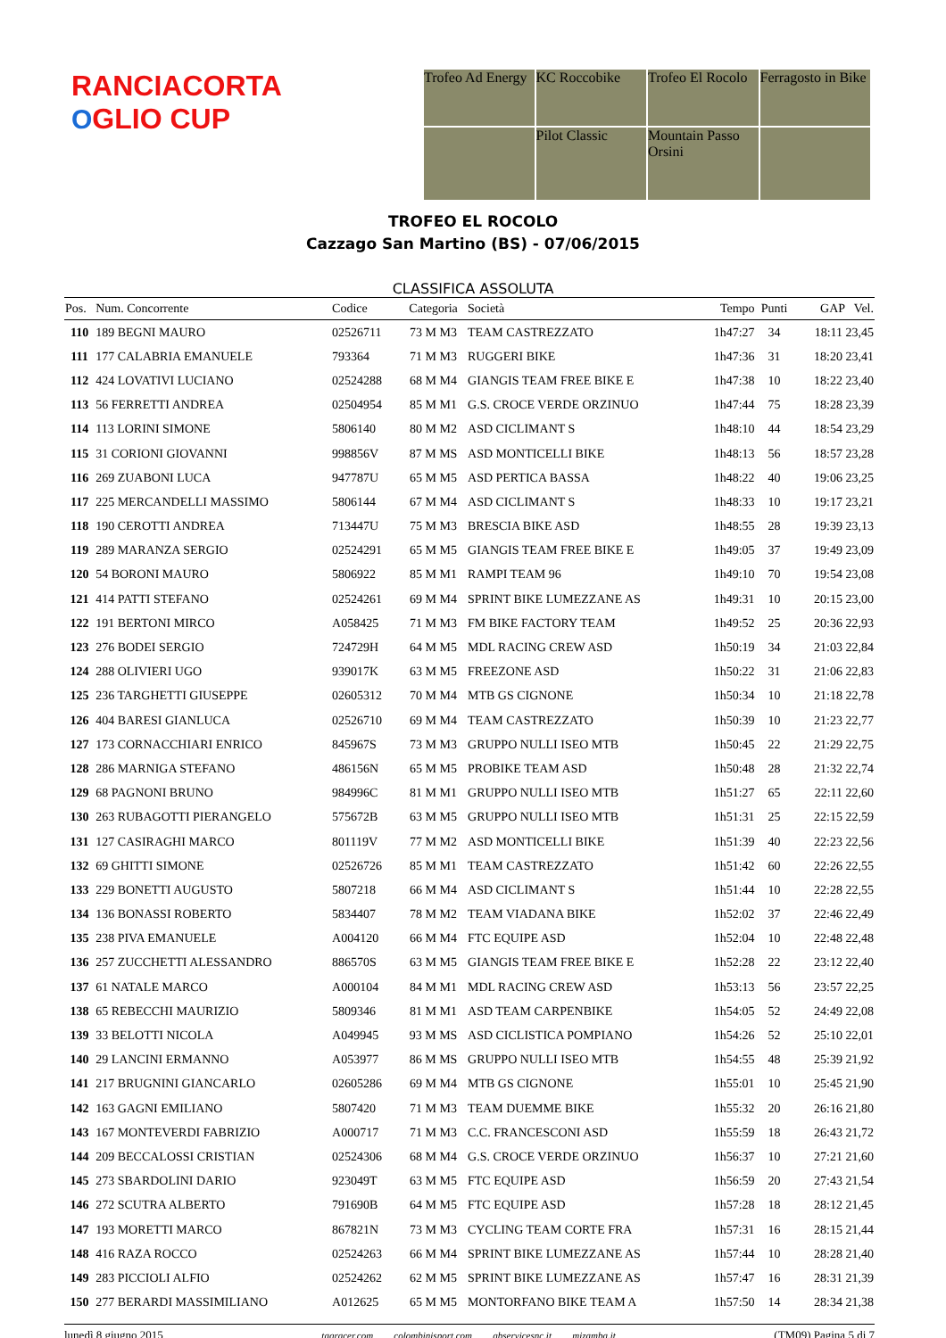RANCIACORTA
OGLIO CUP
Trofeo Ad Energy
KC Roccobike
Trofeo El Rocolo
Ferragosto in Bike
Pilot Classic
Mountain Passo Orsini
TROFEO EL ROCOLO
Cazzago San Martino (BS) - 07/06/2015
CLASSIFICA ASSOLUTA
| Pos. | Num. Concorrente | Codice | Categoria | Società | Tempo | Punti | GAP Vel. |
| --- | --- | --- | --- | --- | --- | --- | --- |
| 110 | 189 BEGNI MAURO | 02526711 | 73 M M3 | TEAM CASTREZZATO | 1h47:27 | 34 | 18:11 23,45 |
| 111 | 177 CALABRIA EMANUELE | 793364 | 71 M M3 | RUGGERI BIKE | 1h47:36 | 31 | 18:20 23,41 |
| 112 | 424 LOVATIVI LUCIANO | 02524288 | 68 M M4 | GIANGIS TEAM FREE BIKE E | 1h47:38 | 10 | 18:22 23,40 |
| 113 | 56 FERRETTI ANDREA | 02504954 | 85 M M1 | G.S. CROCE VERDE ORZINUO | 1h47:44 | 75 | 18:28 23,39 |
| 114 | 113 LORINI SIMONE | 5806140 | 80 M M2 | ASD CICLIMANT S | 1h48:10 | 44 | 18:54 23,29 |
| 115 | 31 CORIONI GIOVANNI | 998856V | 87 M MS | ASD MONTICELLI BIKE | 1h48:13 | 56 | 18:57 23,28 |
| 116 | 269 ZUABONI LUCA | 947787U | 65 M M5 | ASD PERTICA BASSA | 1h48:22 | 40 | 19:06 23,25 |
| 117 | 225 MERCANDELLI MASSIMO | 5806144 | 67 M M4 | ASD CICLIMANT S | 1h48:33 | 10 | 19:17 23,21 |
| 118 | 190 CEROTTI ANDREA | 713447U | 75 M M3 | BRESCIA BIKE ASD | 1h48:55 | 28 | 19:39 23,13 |
| 119 | 289 MARANZA SERGIO | 02524291 | 65 M M5 | GIANGIS TEAM FREE BIKE E | 1h49:05 | 37 | 19:49 23,09 |
| 120 | 54 BORONI MAURO | 5806922 | 85 M M1 | RAMPI TEAM 96 | 1h49:10 | 70 | 19:54 23,08 |
| 121 | 414 PATTI STEFANO | 02524261 | 69 M M4 | SPRINT BIKE LUMEZZANE AS | 1h49:31 | 10 | 20:15 23,00 |
| 122 | 191 BERTONI MIRCO | A058425 | 71 M M3 | FM BIKE FACTORY TEAM | 1h49:52 | 25 | 20:36 22,93 |
| 123 | 276 BODEI SERGIO | 724729H | 64 M M5 | MDL RACING CREW ASD | 1h50:19 | 34 | 21:03 22,84 |
| 124 | 288 OLIVIERI UGO | 939017K | 63 M M5 | FREEZONE ASD | 1h50:22 | 31 | 21:06 22,83 |
| 125 | 236 TARGHETTI GIUSEPPE | 02605312 | 70 M M4 | MTB GS CIGNONE | 1h50:34 | 10 | 21:18 22,78 |
| 126 | 404 BARESI GIANLUCA | 02526710 | 69 M M4 | TEAM CASTREZZATO | 1h50:39 | 10 | 21:23 22,77 |
| 127 | 173 CORNACCHIARI ENRICO | 845967S | 73 M M3 | GRUPPO NULLI ISEO MTB | 1h50:45 | 22 | 21:29 22,75 |
| 128 | 286 MARNIGA STEFANO | 486156N | 65 M M5 | PROBIKE TEAM ASD | 1h50:48 | 28 | 21:32 22,74 |
| 129 | 68 PAGNONI BRUNO | 984996C | 81 M M1 | GRUPPO NULLI ISEO MTB | 1h51:27 | 65 | 22:11 22,60 |
| 130 | 263 RUBAGOTTI PIERANGELO | 575672B | 63 M M5 | GRUPPO NULLI ISEO MTB | 1h51:31 | 25 | 22:15 22,59 |
| 131 | 127 CASIRAGHI MARCO | 801119V | 77 M M2 | ASD MONTICELLI BIKE | 1h51:39 | 40 | 22:23 22,56 |
| 132 | 69 GHITTI SIMONE | 02526726 | 85 M M1 | TEAM CASTREZZATO | 1h51:42 | 60 | 22:26 22,55 |
| 133 | 229 BONETTI AUGUSTO | 5807218 | 66 M M4 | ASD CICLIMANT S | 1h51:44 | 10 | 22:28 22,55 |
| 134 | 136 BONASSI ROBERTO | 5834407 | 78 M M2 | TEAM VIADANA BIKE | 1h52:02 | 37 | 22:46 22,49 |
| 135 | 238 PIVA EMANUELE | A004120 | 66 M M4 | FTC EQUIPE ASD | 1h52:04 | 10 | 22:48 22,48 |
| 136 | 257 ZUCCHETTI ALESSANDRO | 886570S | 63 M M5 | GIANGIS TEAM FREE BIKE E | 1h52:28 | 22 | 23:12 22,40 |
| 137 | 61 NATALE MARCO | A000104 | 84 M M1 | MDL RACING CREW ASD | 1h53:13 | 56 | 23:57 22,25 |
| 138 | 65 REBECCHI MAURIZIO | 5809346 | 81 M M1 | ASD TEAM CARPENBIKE | 1h54:05 | 52 | 24:49 22,08 |
| 139 | 33 BELOTTI NICOLA | A049945 | 93 M MS | ASD CICLISTICA POMPIANO | 1h54:26 | 52 | 25:10 22,01 |
| 140 | 29 LANCINI ERMANNO | A053977 | 86 M MS | GRUPPO NULLI ISEO MTB | 1h54:55 | 48 | 25:39 21,92 |
| 141 | 217 BRUGNINI GIANCARLO | 02605286 | 69 M M4 | MTB GS CIGNONE | 1h55:01 | 10 | 25:45 21,90 |
| 142 | 163 GAGNI EMILIANO | 5807420 | 71 M M3 | TEAM DUEMME BIKE | 1h55:32 | 20 | 26:16 21,80 |
| 143 | 167 MONTEVERDI FABRIZIO | A000717 | 71 M M3 | C.C. FRANCESCONI ASD | 1h55:59 | 18 | 26:43 21,72 |
| 144 | 209 BECCALOSSI CRISTIAN | 02524306 | 68 M M4 | G.S. CROCE VERDE ORZINUO | 1h56:37 | 10 | 27:21 21,60 |
| 145 | 273 SBARDOLINI DARIO | 923049T | 63 M M5 | FTC EQUIPE ASD | 1h56:59 | 20 | 27:43 21,54 |
| 146 | 272 SCUTRA ALBERTO | 791690B | 64 M M5 | FTC EQUIPE ASD | 1h57:28 | 18 | 28:12 21,45 |
| 147 | 193 MORETTI MARCO | 867821N | 73 M M3 | CYCLING TEAM CORTE FRA | 1h57:31 | 16 | 28:15 21,44 |
| 148 | 416 RAZA ROCCO | 02524263 | 66 M M4 | SPRINT BIKE LUMEZZANE AS | 1h57:44 | 10 | 28:28 21,40 |
| 149 | 283 PICCIOLI ALFIO | 02524262 | 62 M M5 | SPRINT BIKE LUMEZZANE AS | 1h57:47 | 16 | 28:31 21,39 |
| 150 | 277 BERARDI MASSIMILIANO | A012625 | 65 M M5 | MONTORFANO BIKE TEAM A | 1h57:50 | 14 | 28:34 21,38 |
lunedì 8 giugno 2015 tagracer.com colombinisport.com gbservicesnc.it mizamba.it (TM09) Pagina 5 di 7